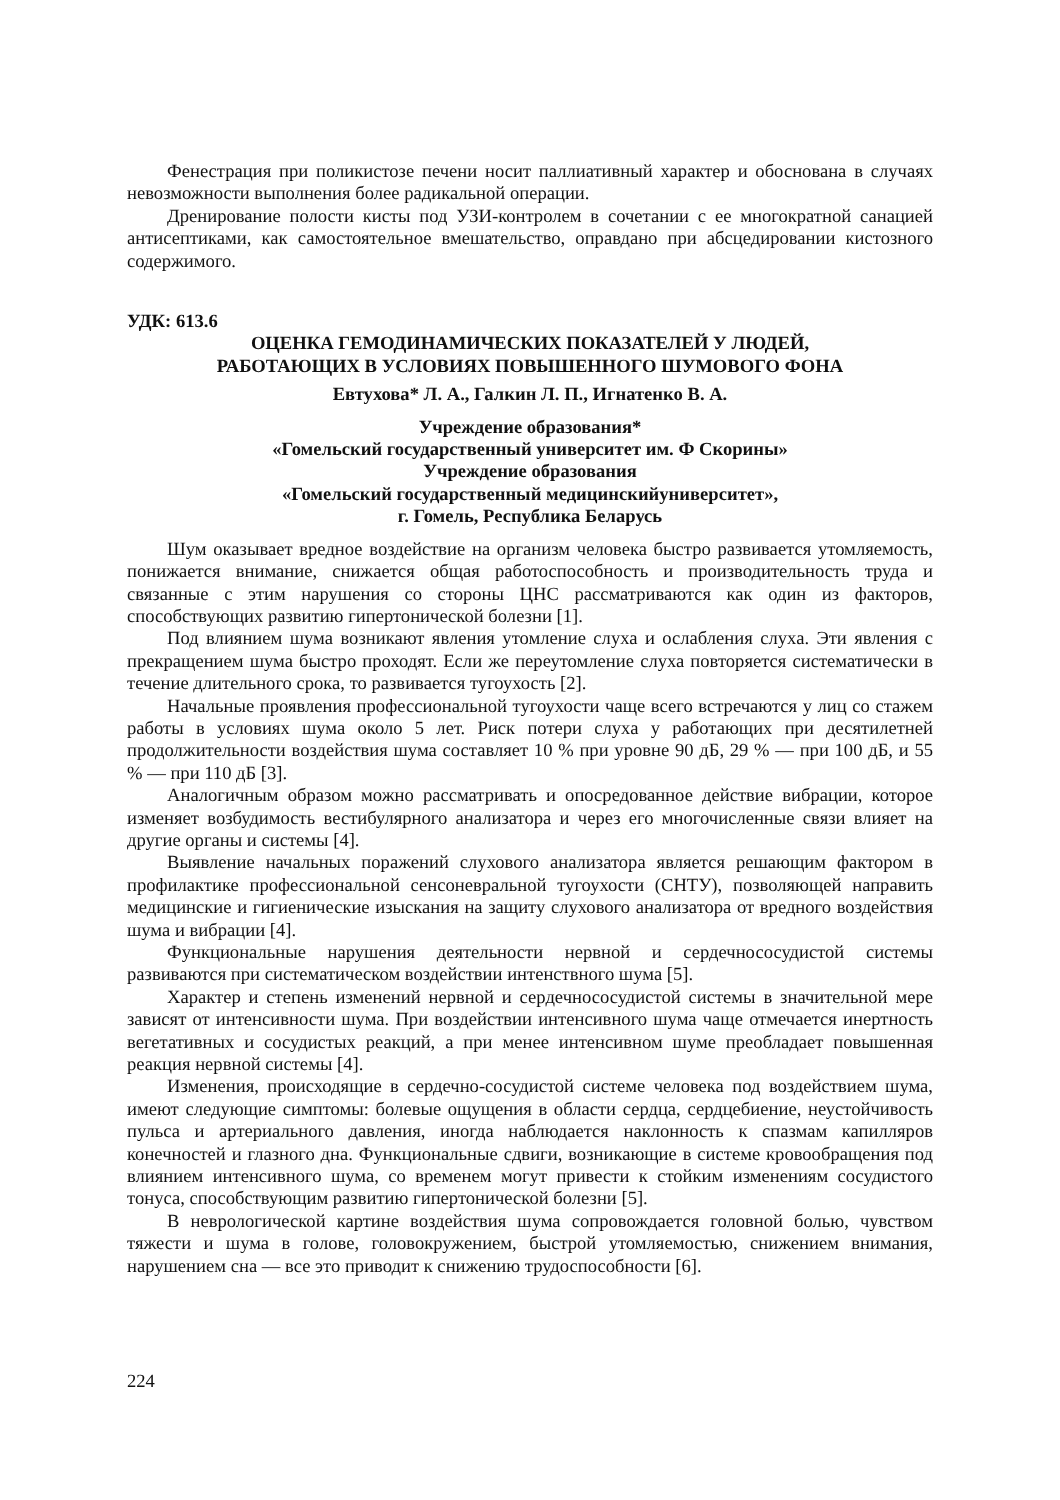Фенестрация при поликистозе печени носит паллиативный характер и обоснована в случаях невозможности выполнения более радикальной операции.
Дренирование полости кисты под УЗИ-контролем в сочетании с ее многократной санацией антисептиками, как самостоятельное вмешательство, оправдано при абсцедировании кистозного содержимого.
УДК: 613.6
ОЦЕНКА ГЕМОДИНАМИЧЕСКИХ ПОКАЗАТЕЛЕЙ У ЛЮДЕЙ,
РАБОТАЮЩИХ В УСЛОВИЯХ ПОВЫШЕННОГО ШУМОВОГО ФОНА
Евтухова* Л. А., Галкин Л. П., Игнатенко В. А.
Учреждение образования*
«Гомельский государственный университет им. Ф Скорины»
Учреждение образования
«Гомельский государственный медицинскийуниверситет»,
г. Гомель, Республика Беларусь
Шум оказывает вредное воздействие на организм человека быстро развивается утомляемость, понижается внимание, снижается общая работоспособность и производительность труда и связанные с этим нарушения со стороны ЦНС рассматриваются как один из факторов, способствующих развитию гипертонической болезни [1].
Под влиянием шума возникают явления утомление слуха и ослабления слуха. Эти явления с прекращением шума быстро проходят. Если же переутомление слуха повторяется систематически в течение длительного срока, то развивается тугоухость [2].
Начальные проявления профессиональной тугоухости чаще всего встречаются у лиц со стажем работы в условиях шума около 5 лет. Риск потери слуха у работающих при десятилетней продолжительности воздействия шума составляет 10 % при уровне 90 дБ, 29 % — при 100 дБ, и 55 % — при 110 дБ [3].
Аналогичным образом можно рассматривать и опосредованное действие вибрации, которое изменяет возбудимость вестибулярного анализатора и через его многочисленные связи влияет на другие органы и системы [4].
Выявление начальных поражений слухового анализатора является решающим фактором в профилактике профессиональной сенсоневральной тугоухости (СНТУ), позволяющей направить медицинские и гигиенические изыскания на защиту слухового анализатора от вредного воздействия шума и вибрации [4].
Функциональные нарушения деятельности нервной и сердечнососудистой системы развиваются при систематическом воздействии интенствного шума [5].
Характер и степень изменений нервной и сердечнососудистой системы в значительной мере зависят от интенсивности шума. При воздействии интенсивного шума чаще отмечается инертность вегетативных и сосудистых реакций, а при менее интенсивном шуме преобладает повышенная реакция нервной системы [4].
Изменения, происходящие в сердечно-сосудистой системе человека под воздействием шума, имеют следующие симптомы: болевые ощущения в области сердца, сердцебиение, неустойчивость пульса и артериального давления, иногда наблюдается наклонность к спазмам капилляров конечностей и глазного дна. Функциональные сдвиги, возникающие в системе кровообращения под влиянием интенсивного шума, со временем могут привести к стойким изменениям сосудистого тонуса, способствующим развитию гипертонической болезни [5].
В неврологической картине воздействия шума сопровождается головной болью, чувством тяжести и шума в голове, головокружением, быстрой утомляемостью, снижением внимания, нарушением сна — все это приводит к снижению трудоспособности [6].
224